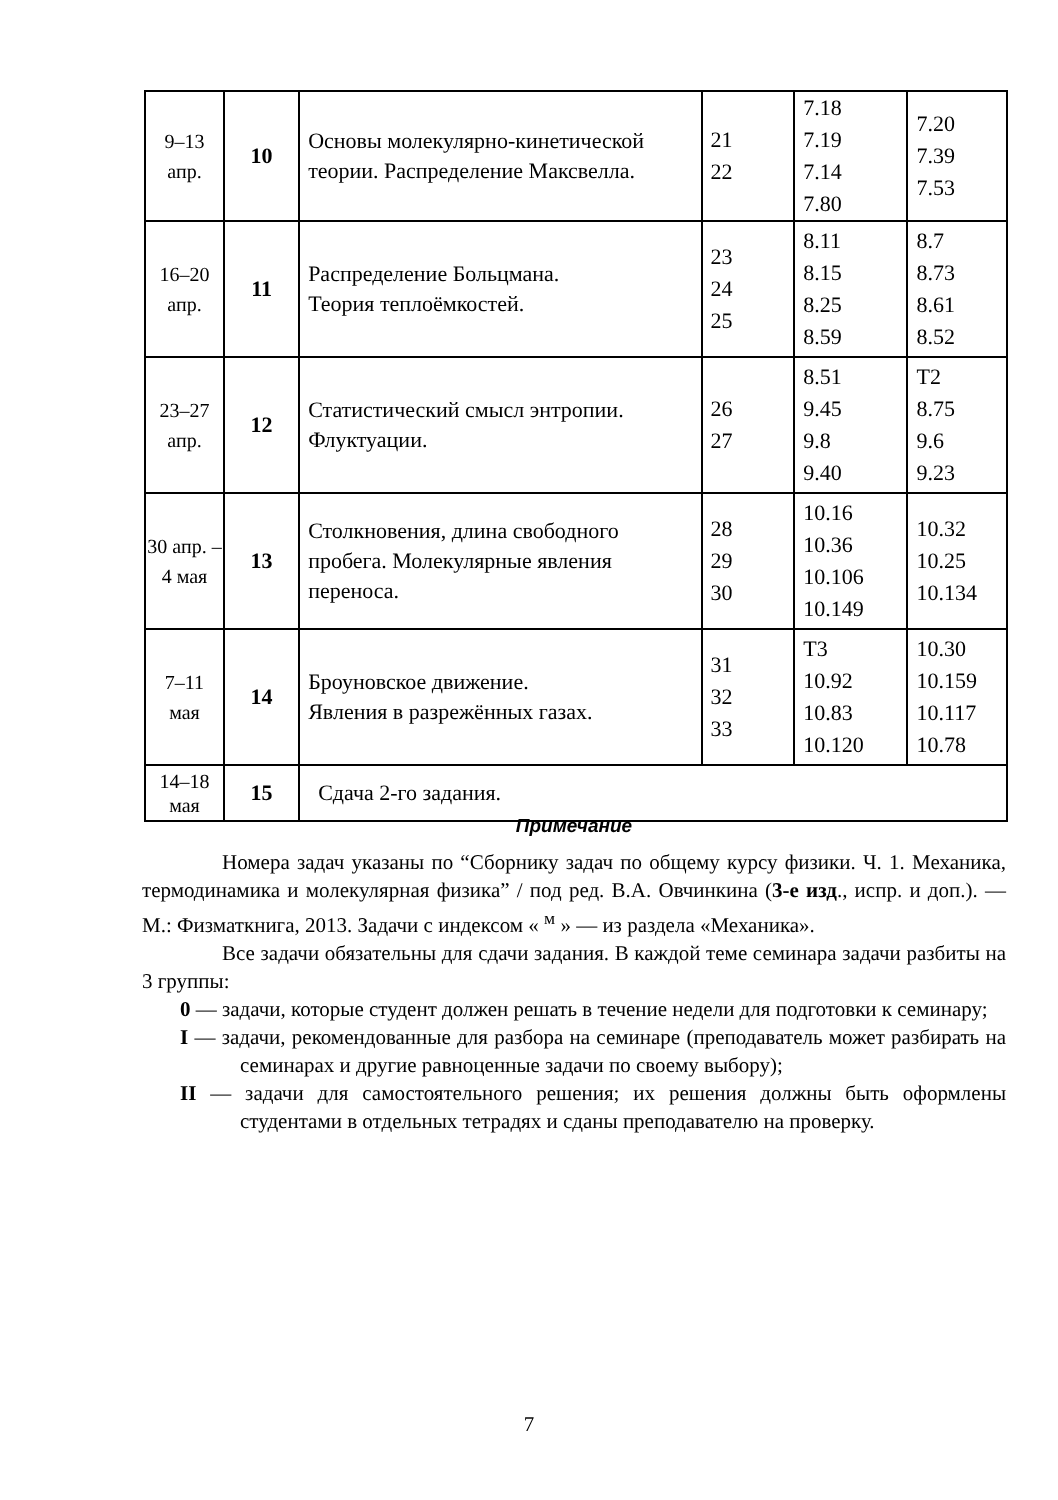| 9–13 апр. | 10 | Основы молекулярно-кинетической теории. Распределение Максвелла. | 21 22 | 7.18 7.19 7.14 7.80 | 7.20 7.39 7.53 |
| 16–20 апр. | 11 | Распределение Больцмана. Теория теплоёмкостей. | 23 24 25 | 8.11 8.15 8.25 8.59 | 8.7 8.73 8.61 8.52 |
| 23–27 апр. | 12 | Статистический смысл энтропии. Флуктуации. | 26 27 | 8.51 9.45 9.8 9.40 | T2 8.75 9.6 9.23 |
| 30 апр. – 4 мая | 13 | Столкновения, длина свободного пробега. Молекулярные явления переноса. | 28 29 30 | 10.16 10.36 10.106 10.149 | 10.32 10.25 10.134 |
| 7–11 мая | 14 | Броуновское движение. Явления в разрежённых газах. | 31 32 33 | T3 10.92 10.83 10.120 | 10.30 10.159 10.117 10.78 |
| 14–18 мая | 15 | Сдача 2-го задания. | | | |
Примечание
Номера задач указаны по “Сборнику задач по общему курсу физики. Ч. 1. Механика, термодинамика и молекулярная физика” / под ред. В.А. Овчинкина (3-е изд., испр. и доп.). — М.: Физматкнига, 2013. Задачи с индексом « <sup>м</sup> » — из раздела «Механика».
Все задачи обязательны для сдачи задания. В каждой теме семинара задачи разбиты на 3 группы:
0 — задачи, которые студент должен решать в течение недели для подготовки к семинару;
I — задачи, рекомендованные для разбора на семинаре (преподаватель может разбирать на семинарах и другие равноценные задачи по своему выбору);
II — задачи для самостоятельного решения; их решения должны быть оформлены студентами в отдельных тетрадях и сданы преподавателю на проверку.
7